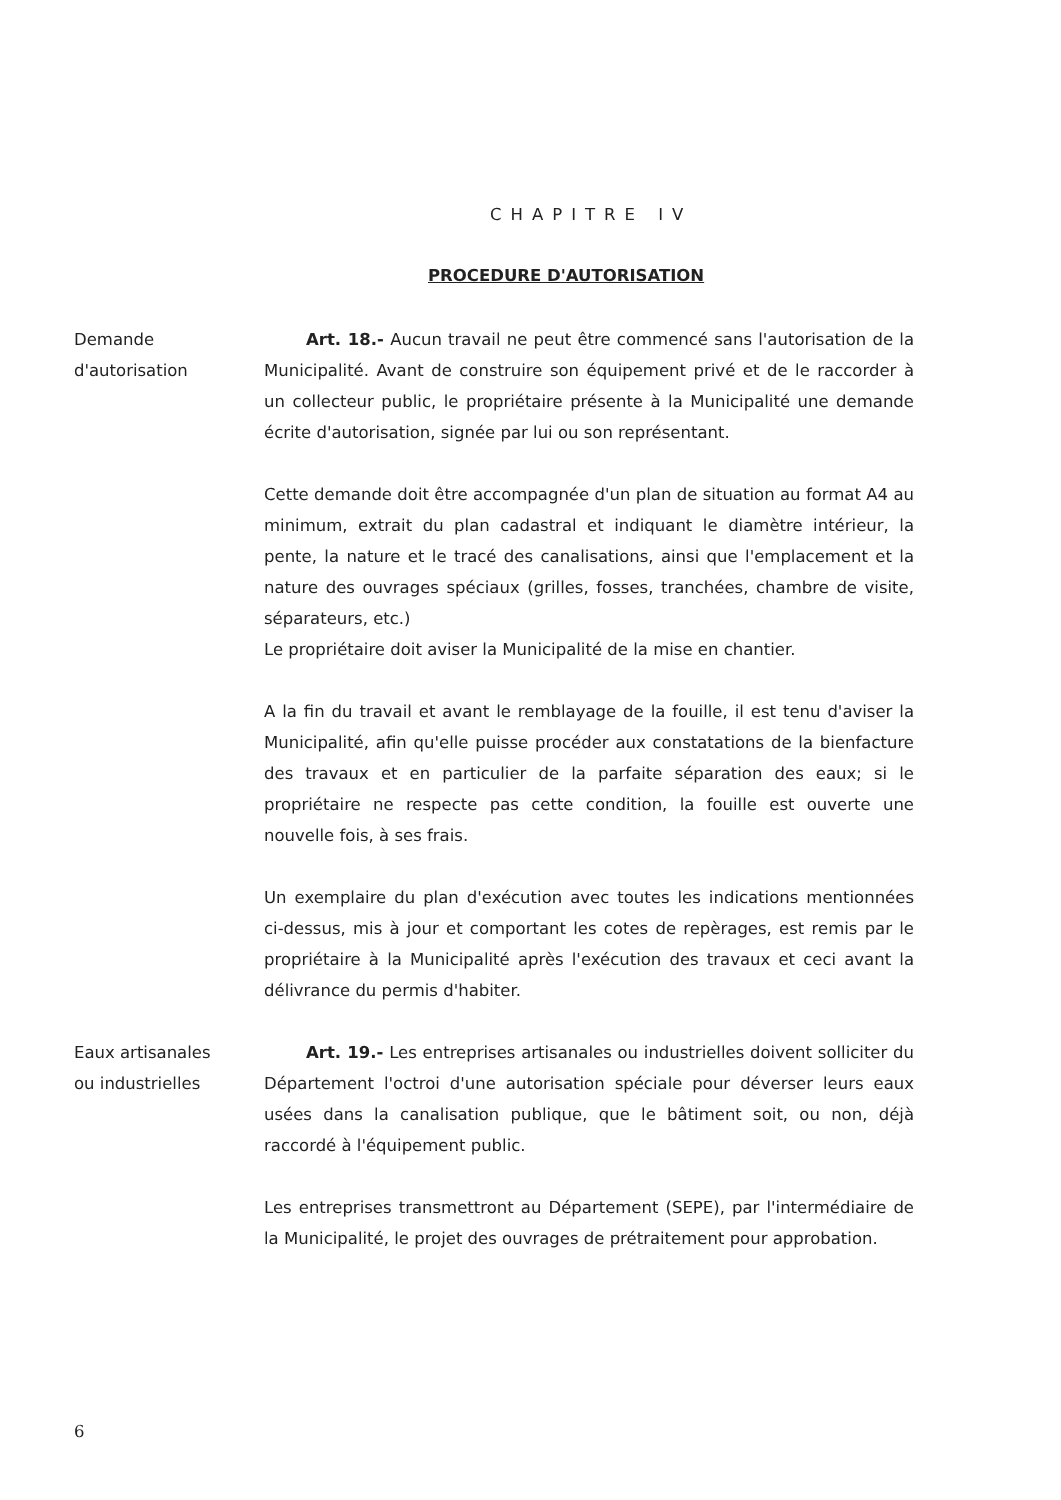CHAPITRE IV
PROCEDURE D'AUTORISATION
Demande
d'autorisation
Art. 18.- Aucun travail ne peut être commencé sans l'autorisation de la Municipalité. Avant de construire son équipement privé et de le raccorder à un collecteur public, le propriétaire présente à la Municipalité une demande écrite d'autorisation, signée par lui ou son représentant.
Cette demande doit être accompagnée d'un plan de situation au format A4 au minimum, extrait du plan cadastral et indiquant le diamètre intérieur, la pente, la nature et le tracé des canalisations, ainsi que l'emplacement et la nature des ouvrages spéciaux (grilles, fosses, tranchées, chambre de visite, séparateurs, etc.)
Le propriétaire doit aviser la Municipalité de la mise en chantier.
A la fin du travail et avant le remblayage de la fouille, il est tenu d'aviser la Municipalité, afin qu'elle puisse procéder aux constatations de la bienfacture des travaux et en particulier de la parfaite séparation des eaux; si le propriétaire ne respecte pas cette condition, la fouille est ouverte une nouvelle fois, à ses frais.
Un exemplaire du plan d'exécution avec toutes les indications mentionnées ci-dessus, mis à jour et comportant les cotes de repèrages, est remis par le propriétaire à la Municipalité après l'exécution des travaux et ceci avant la délivrance du permis d'habiter.
Eaux artisanales
ou industrielles
Art. 19.- Les entreprises artisanales ou industrielles doivent solliciter du Département l'octroi d'une autorisation spéciale pour déverser leurs eaux usées dans la canalisation publique, que le bâtiment soit, ou non, déjà raccordé à l'équipement public.
Les entreprises transmettront au Département (SEPE), par l'intermédiaire de la Municipalité, le projet des ouvrages de prétraitement pour approbation.
6